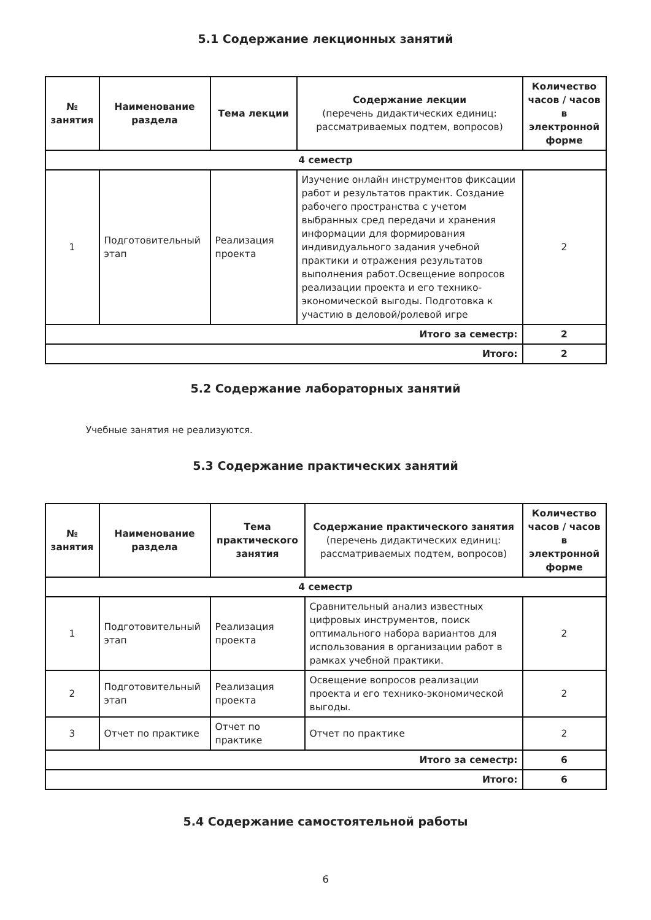5.1 Содержание лекционных занятий
| № занятия | Наименование раздела | Тема лекции | Содержание лекции (перечень дидактических единиц: рассматриваемых подтем, вопросов) | Количество часов / часов в электронной форме |
| --- | --- | --- | --- | --- |
| 4 семестр | | | | |
| 1 | Подготовительный этап | Реализация проекта | Изучение онлайн инструментов фиксации работ и результатов практик. Создание рабочего пространства с учетом выбранных сред передачи и хранения информации для формирования индивидуального задания учебной практики и отражения результатов выполнения работ.Освещение вопросов реализации проекта и его технико-экономической выгоды. Подготовка к участию в деловой/ролевой игре | 2 |
| Итого за семестр: | | | | 2 |
| Итого: | | | | 2 |
5.2 Содержание лабораторных занятий
Учебные занятия не реализуются.
5.3 Содержание практических занятий
| № занятия | Наименование раздела | Тема практического занятия | Содержание практического занятия (перечень дидактических единиц: рассматриваемых подтем, вопросов) | Количество часов / часов в электронной форме |
| --- | --- | --- | --- | --- |
| 4 семестр | | | | |
| 1 | Подготовительный этап | Реализация проекта | Сравнительный анализ известных цифровых инструментов, поиск оптимального набора вариантов для использования в организации работ в рамках учебной практики. | 2 |
| 2 | Подготовительный этап | Реализация проекта | Освещение вопросов реализации проекта и его технико-экономической выгоды. | 2 |
| 3 | Отчет по практике | Отчет по практике | Отчет по практике | 2 |
| Итого за семестр: | | | | 6 |
| Итого: | | | | 6 |
5.4 Содержание самостоятельной работы
6